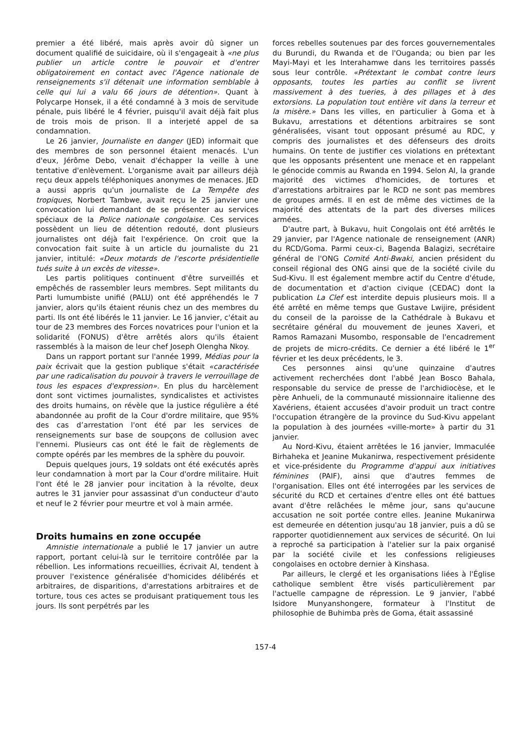premier a été libéré, mais après avoir dû signer un document qualifié de suicidaire, où il s'engageait à «ne plus publier un article contre le pouvoir et d'entrer obligatoirement en contact avec l'Agence nationale de renseignements s'il détenait une information semblable à celle qui lui a valu 66 jours de détention». Quant à Polycarpe Honsek, il a été condamné à 3 mois de servitude pénale, puis libéré le 4 février, puisqu'il avait déjà fait plus de trois mois de prison. Il a interjeté appel de sa condamnation.
Le 26 janvier, Journaliste en danger (JED) informait que des membres de son personnel étaient menacés. L'un d'eux, Jérôme Debo, venait d'échapper la veille à une tentative d'enlèvement. L'organisme avait par ailleurs déjà reçu deux appels téléphoniques anonymes de menaces. JED a aussi appris qu'un journaliste de La Tempête des tropiques, Norbert Tambwe, avait reçu le 25 janvier une convocation lui demandant de se présenter au services spéciaux de la Police nationale congolaise. Ces services possèdent un lieu de détention redouté, dont plusieurs journalistes ont déjà fait l'expérience. On croit que la convocation fait suite à un article du journaliste du 21 janvier, intitulé: «Deux motards de l'escorte présidentielle tués suite à un excès de vitesse».
Les partis politiques continuent d'être surveillés et empêchés de rassembler leurs membres. Sept militants du Parti lumumbiste unifié (PALU) ont été appréhendés le 7 janvier, alors qu'ils étaient réunis chez un des membres du parti. Ils ont été libérés le 11 janvier. Le 16 janvier, c'était au tour de 23 membres des Forces novatrices pour l'union et la solidarité (FONUS) d'être arrêtés alors qu'ils étaient rassemblés à la maison de leur chef Joseph Olengha Nkoy.
Dans un rapport portant sur l'année 1999, Médias pour la paix écrivait que la gestion publique s'était «caractérisée par une radicalisation du pouvoir à travers le verrouillage de tous les espaces d'expression». En plus du harcèlement dont sont victimes journalistes, syndicalistes et activistes des droits humains, on révèle que la justice régulière a été abandonnée au profit de la Cour d'ordre militaire, que 95% des cas d’arrestation l'ont été par les services de renseignements sur base de soupçons de collusion avec l'ennemi. Plusieurs cas ont été le fait de règlements de compte opérés par les membres de la sphère du pouvoir.
Depuis quelques jours, 19 soldats ont été exécutés après leur condamnation à mort par la Cour d'ordre militaire. Huit l'ont été le 28 janvier pour incitation à la révolte, deux autres le 31 janvier pour assassinat d'un conducteur d'auto et neuf le 2 février pour meurtre et vol à main armée.
Droits humains en zone occupée
Amnistie internationale a publié le 17 janvier un autre rapport, portant celui-là sur le territoire contrôlée par la rébellion. Les informations recueillies, écrivait AI, tendent à prouver l'existence généralisée d'homicides délibérés et arbitraires, de disparitions, d'arrestations arbitraires et de torture, tous ces actes se produisant pratiquement tous les jours. Ils sont perpétrés par les
forces rebelles soutenues par des forces gouvernementales du Burundi, du Rwanda et de l'Ouganda; ou bien par les Mayi-Mayi et les Interahamwe dans les territoires passés sous leur contrôle. «Prétextant le combat contre leurs opposants, toutes les parties au conflit se livrent massivement à des tueries, à des pillages et à des extorsions. La population tout entière vit dans la terreur et la misère.» Dans les villes, en particulier à Goma et à Bukavu, arrestations et détentions arbitraires se sont généralisées, visant tout opposant présumé au RDC, y compris des journalistes et des défenseurs des droits humains. On tente de justifier ces violations en prétextant que les opposants présentent une menace et en rappelant le génocide commis au Rwanda en 1994. Selon AI, la grande majorité des victimes d'homicides, de tortures et d'arrestations arbitraires par le RCD ne sont pas membres de groupes armés. Il en est de même des victimes de la majorité des attentats de la part des diverses milices armées.
D'autre part, à Bukavu, huit Congolais ont été arrêtés le 29 janvier, par l'Agence nationale de renseignement (ANR) du RCD/Goma. Parmi ceux-ci, Bagenda Balagizi, secrétaire général de l'ONG Comité Anti-Bwaki, ancien président du conseil régional des ONG ainsi que de la société civile du Sud-Kivu. Il est également membre actif du Centre d'étude, de documentation et d'action civique (CEDAC) dont la publication La Clef est interdite depuis plusieurs mois. Il a été arrêté en même temps que Gustave Lwijire, président du conseil de la paroisse de la Cathédrale à Bukavu et secrétaire général du mouvement de jeunes Xaveri, et Ramos Ramazani Musombo, responsable de l'encadrement de projets de micro-crédits. Ce dernier a été libéré le 1<sup>er</sup> février et les deux précédents, le 3.
Ces personnes ainsi qu'une quinzaine d'autres activement recherchées dont l'abbé Jean Bosco Bahala, responsable du service de presse de l'archidiocèse, et le père Anhueli, de la communauté missionnaire italienne des Xavériens, étaient accusées d'avoir produit un tract contre l'occupation étrangère de la province du Sud-Kivu appelant la population à des journées «ville-morte» à partir du 31 janvier.
Au Nord-Kivu, étaient arrêtées le 16 janvier, Immaculée Birhaheka et Jeanine Mukanirwa, respectivement présidente et vice-présidente du Programme d'appui aux initiatives féminines (PAIF), ainsi que d'autres femmes de l'organisation. Elles ont été interrogées par les services de sécurité du RCD et certaines d'entre elles ont été battues avant d'être relâchées le même jour, sans qu'aucune accusation ne soit portée contre elles. Jeanine Mukanirwa est demeurée en détention jusqu'au 18 janvier, puis a dû se rapporter quotidiennement aux services de sécurité. On lui a reproché sa participation à l'atelier sur la paix organisé par la société civile et les confessions religieuses congolaises en octobre dernier à Kinshasa.
Par ailleurs, le clergé et les organisations liées à l'Église catholique semblent être visés particulièrement par l'actuelle campagne de répression. Le 9 janvier, l'abbé Isidore Munyanshongere, formateur à l'Institut de philosophie de Buhimba près de Goma, était assassiné
157-4